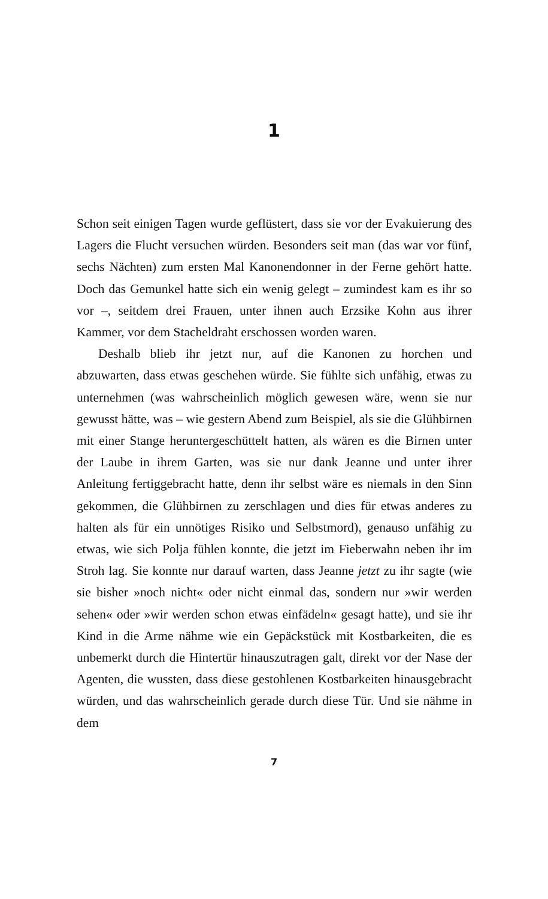1
Schon seit einigen Tagen wurde geflüstert, dass sie vor der Evakuierung des Lagers die Flucht versuchen würden. Besonders seit man (das war vor fünf, sechs Nächten) zum ersten Mal Kanonendonner in der Ferne gehört hatte. Doch das Gemunkel hatte sich ein wenig gelegt – zumindest kam es ihr so vor –, seitdem drei Frauen, unter ihnen auch Erzsike Kohn aus ihrer Kammer, vor dem Stacheldraht erschossen worden waren.
Deshalb blieb ihr jetzt nur, auf die Kanonen zu horchen und abzuwarten, dass etwas geschehen würde. Sie fühlte sich unfähig, etwas zu unternehmen (was wahrscheinlich möglich gewesen wäre, wenn sie nur gewusst hätte, was – wie gestern Abend zum Beispiel, als sie die Glühbirnen mit einer Stange heruntergeschüttelt hatten, als wären es die Birnen unter der Laube in ihrem Garten, was sie nur dank Jeanne und unter ihrer Anleitung fertiggebracht hatte, denn ihr selbst wäre es niemals in den Sinn gekommen, die Glühbirnen zu zerschlagen und dies für etwas anderes zu halten als für ein unnötiges Risiko und Selbstmord), genauso unfähig zu etwas, wie sich Polja fühlen konnte, die jetzt im Fieberwahn neben ihr im Stroh lag. Sie konnte nur darauf warten, dass Jeanne jetzt zu ihr sagte (wie sie bisher »noch nicht« oder nicht einmal das, sondern nur »wir werden sehen« oder »wir werden schon etwas einfädeln« gesagt hatte), und sie ihr Kind in die Arme nähme wie ein Gepäckstück mit Kostbarkeiten, die es unbemerkt durch die Hintertür hinauszutragen galt, direkt vor der Nase der Agenten, die wussten, dass diese gestohlenen Kostbarkeiten hinausgebracht würden, und das wahrscheinlich gerade durch diese Tür. Und sie nähme in dem
7